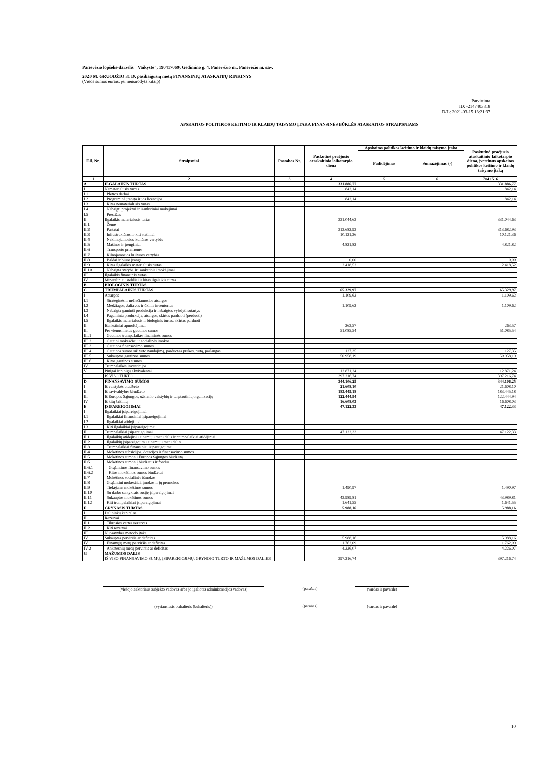Panevėžio lopšelis-darželis "Vaikystė", 190417069, Gedimino g. 4, Panevėžio m., Panevėžio m. sav.
2020 M. GRUODŽIO 31 D. pasibaigusių metų FINANSINIŲ ATASKAITŲ RINKINYS
(Visos sumos eurais, jei nenurodyta kitaip)
Patvirtinta
ID: -2147403818
D/L: 2021-03-15 13:21:37
APSKAITOS POLITIKOS KEITIMO IR KLAIDŲ TAISYMO ĮTAKA FINANSINĖS BŪKLĖS ATASKAITOS STRAIPSNIAMS
| Eil. Nr. | Straipsniai | Pastabos Nr. | Paskutinė praėjusio ataskaitinio laikotarpio diena | Apskaitos politikos keitimo ir klaidų taisymo įtaka | | Paskutinė praėjusio ataskaitinio laikotarpio diena, įvertinus apskaitos politikos keitimo ir klaidų taisymo įtaką |
| --- | --- | --- | --- | --- | --- | --- |
| | | | | Padidėjimas | Sumažėjimas (-) | |
| 1 | 2 | 3 | 4 | 5 | 6 | 7=4+5+6 |
| A | ILGALAIKIS TURTAS | | 331.886,77 | | | 331.886,77 |
| I | Nematerialusis turtas | | 842,14 | | | 842,14 |
| I.1 | Plėtros darbai | | | | | |
| I.2 | Programinė įranga ir jos licencijos | | 842,14 | | | 842,14 |
| I.3 | Kitas nematerialusis turtas | | | | | |
| I.4 | Nebaigti projektai ir išankstiniai mokėjimai | | | | | |
| I.5 | Prestižas | | | | | |
| II | Ilgalaikis materialusis turtas | | 331.044,63 | | | 331.044,63 |
| II.1 | Žemė | | | | | |
| II.2 | Pastatai | | 313.682,93 | | | 313.682,93 |
| II.3 | Infrastruktūros ir kiti statiniai | | 10.121,36 | | | 10.121,36 |
| II.4 | Nekilnojamosios kultūros vertybės | | | | | |
| II.5 | Mašinos ir įrenginiai | | 4.821,82 | | | 4.821,82 |
| II.6 | Transporto priemonės | | | | | |
| II.7 | Kilnojamosios kultūros vertybės | | | | | |
| II.8 | Baldai ir biuro įranga | | 0,00 | | | 0,00 |
| II.9 | Kitas ilgalaikis materialusis turtas | | 2.418,52 | | | 2.418,52 |
| II.10 | Nebaigta statyba ir išankstiniai mokėjimai | | | | | |
| III | Ilgalaikis finansinis turtas | | | | | |
| IV | Mineraliniai ištekliai ir kitas ilgalaikis turtas | | | | | |
| B | BIOLOGINIS TURTAS | | | | | |
| C | TRUMPALAIKIS TURTAS | | 65.329,97 | | | 65.329,97 |
| I | Atsargos | | 1.109,62 | | | 1.109,62 |
| I.1 | Strateginės ir neliečiamosios atsargos | | | | | |
| I.2 | Medžiagos, žaliavos ir ūkinis inventorius | | 1.109,62 | | | 1.109,62 |
| I.3 | Nebaigta gaminti produkcija ir nebaigtos vykdyti sutartys | | | | | |
| I.4 | Pagaminta produkcija, atsargos, skirtos parduoti (perduoti) | | | | | |
| I.5 | Ilgalaikis materialusis ir biologinis turtas, skirtas parduoti | | | | | |
| II | Išankstiniai apmokėjimai | | 263,57 | | | 263,57 |
| III | Per vienus metus gautinos sumos | | 51.085,54 | | | 51.085,54 |
| III.1 | Gautinos trumpalaikės finansinės sumos | | | | | |
| III.2 | Gautini mokesčiai ir socialinės įmokos | | | | | |
| III.3 | Gautinos finansavimo sumos | | | | | |
| III.4 | Gautinos sumos už turto naudojimą, parduotas prekes, turtą, paslaugas | | 127,35 | | | 127,35 |
| III.5 | Sukauptos gautinos sumos | | 50.958,19 | | | 50.958,19 |
| III.6 | Kitos gautinos sumos | | | | | |
| IV | Trumpalaikės investicijos | | | | | |
| V | Pinigai ir pinigų ekvivalentai | | 12.871,24 | | | 12.871,24 |
| | IŠ VISO TURTO | | 397.216,74 | | | 397.216,74 |
| D | FINANSAVIMO SUMOS | | 344.106,25 | | | 344.106,25 |
| I | Iš valstybės biudžeto | | 21.608,10 | | | 21.608,10 |
| II | Iš savivaldybės biudžeto | | 183.445,18 | | | 183.445,18 |
| III | Iš Europos Sąjungos, užsienio valstybių ir tarptautinių organizacijų | | 122.444,94 | | | 122.444,94 |
| IV | Iš kitų šaltinių | | 16.608,03 | | | 16.608,03 |
| E | ĮSIPAREIGOJIMAI | | 47.122,33 | | | 47.122,33 |
| I | Ilgalaikiai įsipareigojimai | | | | | |
| I.1 | Ilgalaikiai finansiniai įsipareigojimai | | | | | |
| I.2 | Ilgalaikiai atidėjiniai | | | | | |
| I.3 | Kiti ilgalaikiai įsipareigojimai | | | | | |
| II | Trumpalaikiai įsipareigojimai | | 47.122,33 | | | 47.122,33 |
| II.1 | Ilgalaikių atidėjinių einamųjų metų dalis ir trumpalaikiai atidėjiniai | | | | | |
| II.2 | Ilgalaikių įsipareigojimų einamųjų metų dalis | | | | | |
| II.3 | Trumpalaikiai finansiniai įsipareigojimai | | | | | |
| II.4 | Mokėtinos subsidijos, dotacijos ir finansavimo sumos | | | | | |
| II.5 | Mokėtinos sumos į Europos Sąjungos biudžetą | | | | | |
| II.6 | Mokėtinos sumos į biudžetus ir fondus | | | | | |
| II.6.1 | Grąžintinos finansavimo sumos | | | | | |
| II.6.2 | Kitos mokėtinos sumos biudžetui | | | | | |
| II.7 | Mokėtinos socialinės išmokos | | | | | |
| II.8 | Grąžintini mokesčiai, įmokos ir jų permokos | | | | | |
| II.9 | Tiekėjams mokėtinos sumos | | 1.490,97 | | | 1.490,97 |
| II.10 | Su darbo santykiais susiję įsipareigojimai | | | | | |
| II.11 | Sukauptos mokėtinos sumos | | 43.989,81 | | | 43.989,81 |
| II.12 | Kiti trumpalaikiai įsipareigojimai | | 1.641,55 | | | 1.641,55 |
| F | GRYNASIS TURTAS | | 5.988,16 | | | 5.988,16 |
| I | Dalininkų kapitalas | | | | | |
| II | Rezervai | | | | | |
| II.1 | Tikrosios vertės rezervas | | | | | |
| II.2 | Kiti rezervai | | | | | |
| III | Nuosavybės metodo įtaka | | | | | |
| IV | Sukauptas perviršis ar deficitas | | 5.988,16 | | | 5.988,16 |
| IV.1 | Einamųjų metų perviršis ar deficitas | | 1.762,09 | | | 1.762,09 |
| IV.2 | Ankstesnių metų perviršis ar deficitas | | 4.226,07 | | | 4.226,07 |
| G | MAŽUMOS DALIS | | | | | |
| | IŠ VISO FINANSAVIMO SUMŲ, ĮSIPAREIGOJIMŲ, GRYNOJO TURTO IR MAŽUMOS DALIES | | 397.216,74 | | | 397.216,74 |
(viešojo sektoriaus subjekto vadovas arba jo įgaliotas administracijos vadovas)
(parašas) (vardas ir pavardė)
(vyriausiasis buhalteris (buhalteris)) (parašas) (vardas ir pavardė)
10